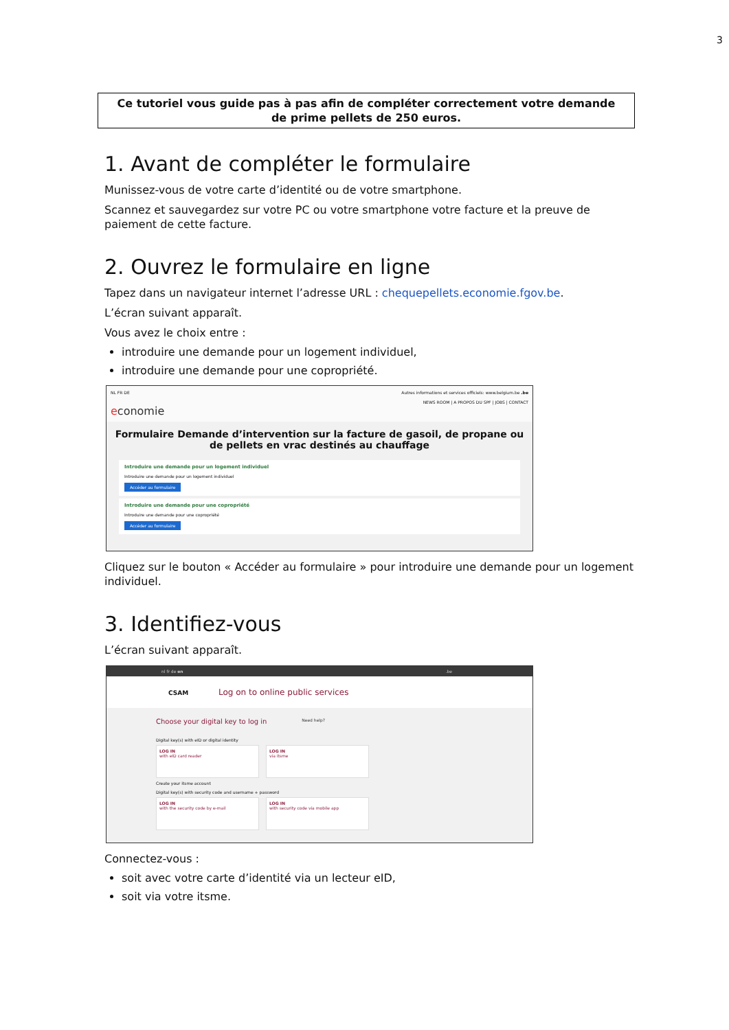3
Ce tutoriel vous guide pas à pas afin de compléter correctement votre demande
de prime pellets de 250 euros.
1. Avant de compléter le formulaire
Munissez-vous de votre carte d’identité ou de votre smartphone.
Scannez et sauvegardez sur votre PC ou votre smartphone votre facture et la preuve de paiement de cette facture.
2. Ouvrez le formulaire en ligne
Tapez dans un navigateur internet l’adresse URL : chequepellets.economie.fgov.be.
L’écran suivant apparaît.
Vous avez le choix entre :
introduire une demande pour un logement individuel,
introduire une demande pour une copropriété.
NL FR DE Autres informations et services officiels: www.belgium.be .be
NEWS ROOM | A PROPOS DU SPF | JOBS | CONTACT
economie
Formulaire Demande d’intervention sur la facture de gasoil, de propane ou de pellets en vrac destinés au chauffage
Introduire une demande pour un logement individuel
Introduire une demande pour un logement individuel
Accéder au formulaire
Introduire une demande pour une copropriété
Introduire une demande pour une copropriété
Accéder au formulaire
Cliquez sur le bouton « Accéder au formulaire » pour introduire une demande pour un logement individuel.
3. Identifiez-vous
L’écran suivant apparaît.
nl fr de en .be
CSAM Log on to online public services
Choose your digital key to log in Need help?
Digital key(s) with eID or digital identity
LOG IN
with eID card reader
LOG IN
via itsme
Create your itsme account
Digital key(s) with security code and username + password
LOG IN
with the security code by e-mail
LOG IN
with security code via mobile app
Connectez-vous :
soit avec votre carte d’identité via un lecteur eID,
soit via votre itsme.